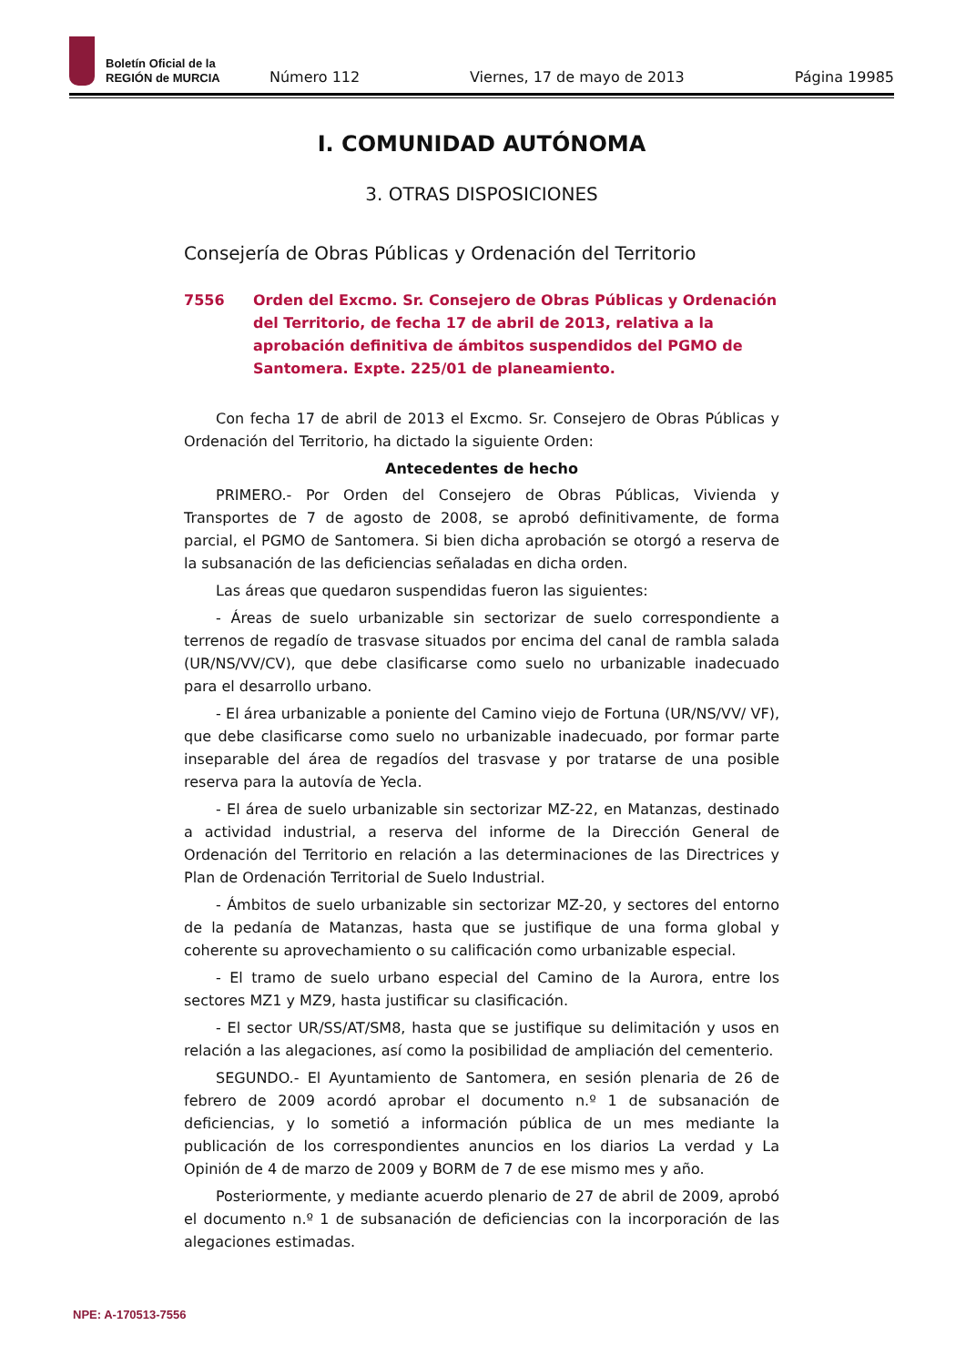Boletín Oficial de la
REGIÓN de MURCIA
Número 112 Viernes, 17 de mayo de 2013 Página 19985
I. COMUNIDAD AUTÓNOMA
3. OTRAS DISPOSICIONES
Consejería de Obras Públicas y Ordenación del Territorio
7556 Orden del Excmo. Sr. Consejero de Obras Públicas y Ordenación del Territorio, de fecha 17 de abril de 2013, relativa a la aprobación definitiva de ámbitos suspendidos del PGMO de Santomera. Expte. 225/01 de planeamiento.
Con fecha 17 de abril de 2013 el Excmo. Sr. Consejero de Obras Públicas y Ordenación del Territorio, ha dictado la siguiente Orden:
Antecedentes de hecho
PRIMERO.- Por Orden del Consejero de Obras Públicas, Vivienda y Transportes de 7 de agosto de 2008, se aprobó definitivamente, de forma parcial, el PGMO de Santomera. Si bien dicha aprobación se otorgó a reserva de la subsanación de las deficiencias señaladas en dicha orden.
Las áreas que quedaron suspendidas fueron las siguientes:
- Áreas de suelo urbanizable sin sectorizar de suelo correspondiente a terrenos de regadío de trasvase situados por encima del canal de rambla salada (UR/NS/VV/CV), que debe clasificarse como suelo no urbanizable inadecuado para el desarrollo urbano.
- El área urbanizable a poniente del Camino viejo de Fortuna (UR/NS/VV/ VF), que debe clasificarse como suelo no urbanizable inadecuado, por formar parte inseparable del área de regadíos del trasvase y por tratarse de una posible reserva para la autovía de Yecla.
- El área de suelo urbanizable sin sectorizar MZ-22, en Matanzas, destinado a actividad industrial, a reserva del informe de la Dirección General de Ordenación del Territorio en relación a las determinaciones de las Directrices y Plan de Ordenación Territorial de Suelo Industrial.
- Ámbitos de suelo urbanizable sin sectorizar MZ-20, y sectores del entorno de la pedanía de Matanzas, hasta que se justifique de una forma global y coherente su aprovechamiento o su calificación como urbanizable especial.
- El tramo de suelo urbano especial del Camino de la Aurora, entre los sectores MZ1 y MZ9, hasta justificar su clasificación.
- El sector UR/SS/AT/SM8, hasta que se justifique su delimitación y usos en relación a las alegaciones, así como la posibilidad de ampliación del cementerio.
SEGUNDO.- El Ayuntamiento de Santomera, en sesión plenaria de 26 de febrero de 2009 acordó aprobar el documento n.º 1 de subsanación de deficiencias, y lo sometió a información pública de un mes mediante la publicación de los correspondientes anuncios en los diarios La verdad y La Opinión de 4 de marzo de 2009 y BORM de 7 de ese mismo mes y año.
Posteriormente, y mediante acuerdo plenario de 27 de abril de 2009, aprobó el documento n.º 1 de subsanación de deficiencias con la incorporación de las alegaciones estimadas.
NPE: A-170513-7556